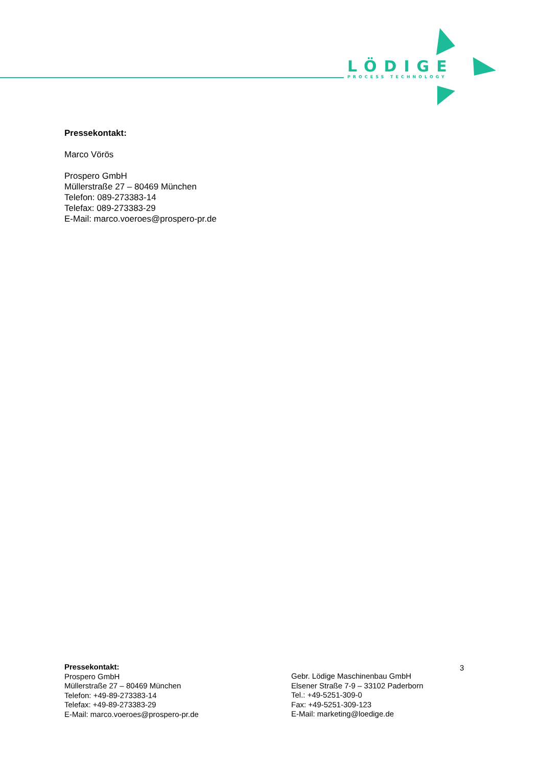LÖDIGE
PROCESS TECHNOLOGY
Pressekontakt:
Marco Vörös
Prospero GmbH
Müllerstraße 27 – 80469 München
Telefon: 089-273383-14
Telefax: 089-273383-29
E-Mail: marco.voeroes@prospero-pr.de
Pressekontakt:
Prospero GmbH
Müllerstraße 27 – 80469 München
Telefon: +49-89-273383-14
Telefax: +49-89-273383-29
E-Mail: marco.voeroes@prospero-pr.de
Gebr. Lödige Maschinenbau GmbH
Elsener Straße 7-9 – 33102 Paderborn
Tel.: +49-5251-309-0
Fax: +49-5251-309-123
E-Mail: marketing@loedige.de
3